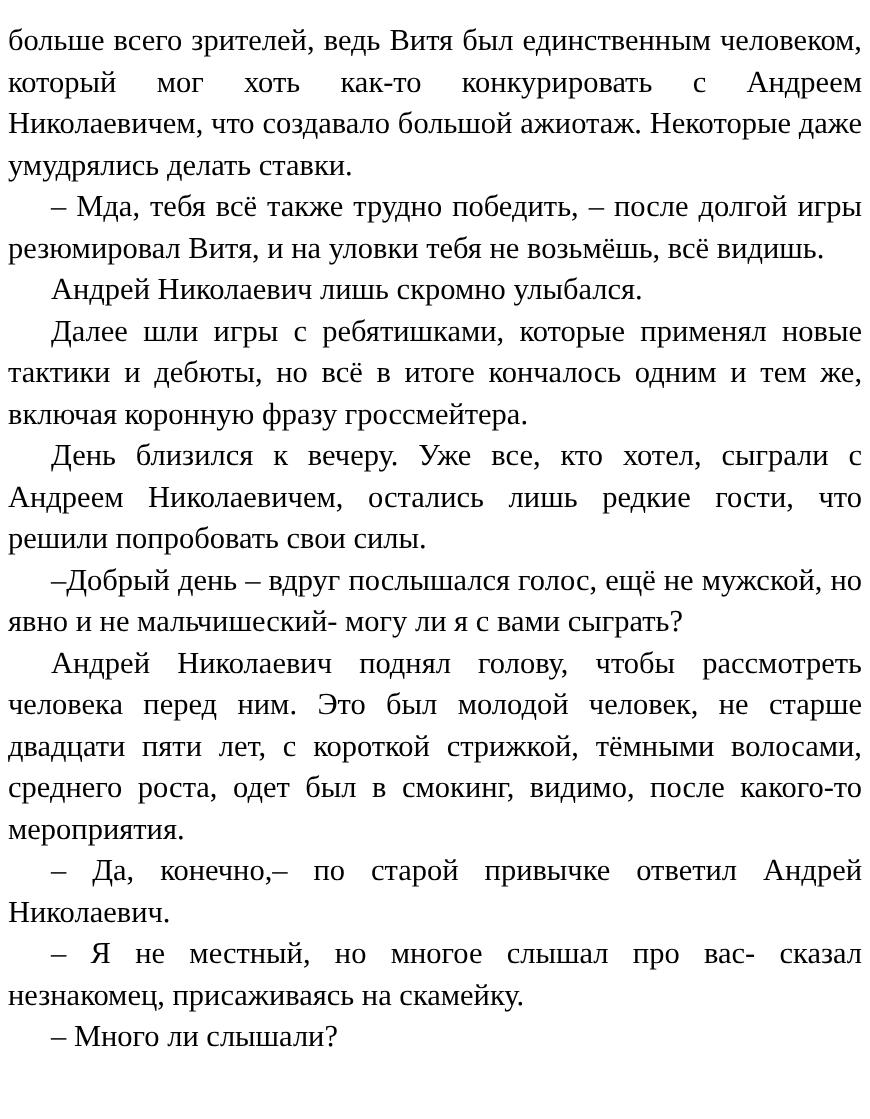больше всего зрителей, ведь Витя был единственным человеком, который мог хоть как-то конкурировать с Андреем Николаевичем, что создавало большой ажиотаж. Некоторые даже умудрялись делать ставки.
– Мда, тебя всё также трудно победить, – после долгой игры резюмировал Витя, и на уловки тебя не возьмёшь, всё видишь.
Андрей Николаевич лишь скромно улыбался.
Далее шли игры с ребятишками, которые применял новые тактики и дебюты, но всё в итоге кончалось одним и тем же, включая коронную фразу гроссмейтера.
День близился к вечеру. Уже все, кто хотел, сыграли с Андреем Николаевичем, остались лишь редкие гости, что решили попробовать свои силы.
–Добрый день – вдруг послышался голос, ещё не мужской, но явно и не мальчишеский- могу ли я с вами сыграть?
Андрей Николаевич поднял голову, чтобы рассмотреть человека перед ним. Это был молодой человек, не старше двадцати пяти лет, с короткой стрижкой, тёмными волосами, среднего роста, одет был в смокинг, видимо, после какого-то мероприятия.
– Да, конечно,– по старой привычке ответил Андрей Николаевич.
– Я не местный, но многое слышал про вас- сказал незнакомец, присаживаясь на скамейку.
– Много ли слышали?